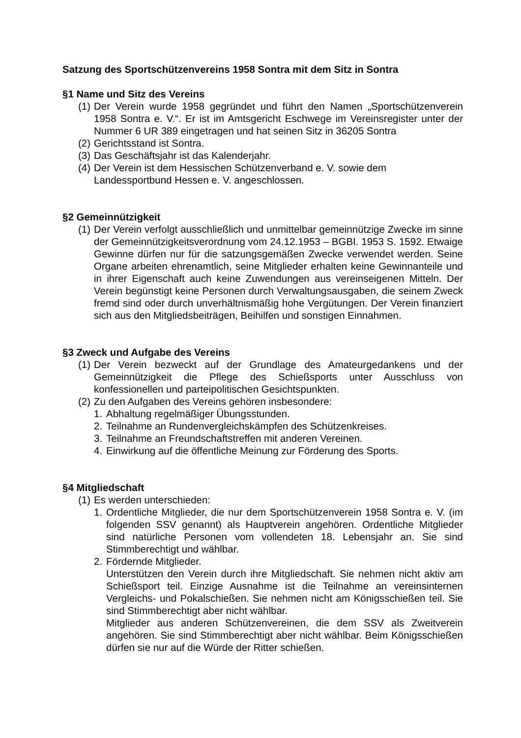Satzung des Sportschützenvereins 1958 Sontra mit dem Sitz in Sontra
§1 Name und Sitz des Vereins
(1) Der Verein wurde 1958 gegründet und führt den Namen „Sportschützenverein 1958 Sontra e. V.“. Er ist im Amtsgericht Eschwege im Vereinsregister unter der Nummer 6 UR 389 eingetragen und hat seinen Sitz in 36205 Sontra
(2) Gerichtsstand ist Sontra.
(3) Das Geschäftsjahr ist das Kalenderjahr.
(4) Der Verein ist dem Hessischen Schützenverband e. V. sowie dem
Landessportbund Hessen e. V. angeschlossen.
§2 Gemeinnützigkeit
(1) Der Verein verfolgt ausschließlich und unmittelbar gemeinnützige Zwecke im sinne der Gemeinnützigkeitsverordnung vom 24.12.1953 – BGBI. 1953 S. 1592. Etwaige Gewinne dürfen nur für die satzungsgemäßen Zwecke verwendet werden. Seine Organe arbeiten ehrenamtlich, seine Mitglieder erhalten keine Gewinnanteile und in ihrer Eigenschaft auch keine Zuwendungen aus vereinseigenen Mitteln. Der Verein begünstigt keine Personen durch Verwaltungsausgaben, die seinem Zweck fremd sind oder durch unverhältnismäßig hohe Vergütungen. Der Verein finanziert sich aus den Mitgliedsbeiträgen, Beihilfen und sonstigen Einnahmen.
§3 Zweck und Aufgabe des Vereins
(1) Der Verein bezweckt auf der Grundlage des Amateurgedankens und der Gemeinnützigkeit die Pflege des Schießsports unter Ausschluss von konfessionellen und parteipolitischen Gesichtspunkten.
(2) Zu den Aufgaben des Vereins gehören insbesondere:
1. Abhaltung regelmäßiger Übungsstunden.
2. Teilnahme an Rundenvergleichskämpfen des Schützenkreises.
3. Teilnahme an Freundschaftstreffen mit anderen Vereinen.
4. Einwirkung auf die öffentliche Meinung zur Förderung des Sports.
§4 Mitgliedschaft
(1) Es werden unterschieden:
1. Ordentliche Mitglieder, die nur dem Sportschützenverein 1958 Sontra e. V. (im folgenden SSV genannt) als Hauptverein angehören. Ordentliche Mitglieder sind natürliche Personen vom vollendeten 18. Lebensjahr an. Sie sind Stimmberechtigt und wählbar.
2. Fördernde Mitglieder.
Unterstützen den Verein durch ihre Mitgliedschaft. Sie nehmen nicht aktiv am Schießsport teil. Einzige Ausnahme ist die Teilnahme an vereinsinternen Vergleichs- und Pokalschießen. Sie nehmen nicht am Königsschießen teil. Sie sind Stimmberechtigt aber nicht wählbar.
Mitglieder aus anderen Schützenvereinen, die dem SSV als Zweitverein angehören. Sie sind Stimmberechtigt aber nicht wählbar. Beim Königsschießen dürfen sie nur auf die Würde der Ritter schießen.